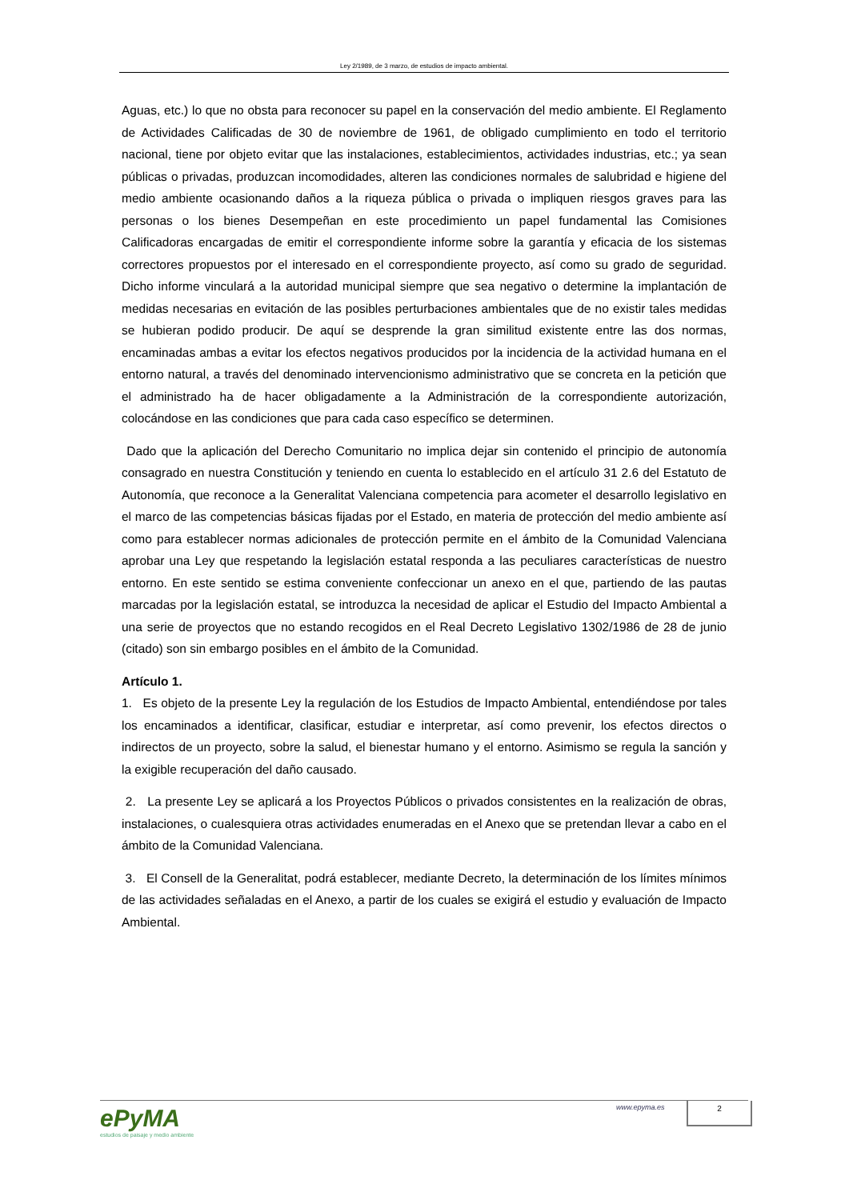Ley 2/1989, de 3 marzo, de estudios de impacto ambiental.
Aguas, etc.) lo que no obsta para reconocer su papel en la conservación del medio ambiente. El Reglamento de Actividades Calificadas de 30 de noviembre de 1961, de obligado cumplimiento en todo el territorio nacional, tiene por objeto evitar que las instalaciones, establecimientos, actividades industrias, etc.; ya sean públicas o privadas, produzcan incomodidades, alteren las condiciones normales de salubridad e higiene del medio ambiente ocasionando daños a la riqueza pública o privada o impliquen riesgos graves para las personas o los bienes Desempeñan en este procedimiento un papel fundamental las Comisiones Calificadoras encargadas de emitir el correspondiente informe sobre la garantía y eficacia de los sistemas correctores propuestos por el interesado en el correspondiente proyecto, así como su grado de seguridad. Dicho informe vinculará a la autoridad municipal siempre que sea negativo o determine la implantación de medidas necesarias en evitación de las posibles perturbaciones ambientales que de no existir tales medidas se hubieran podido producir. De aquí se desprende la gran similitud existente entre las dos normas, encaminadas ambas a evitar los efectos negativos producidos por la incidencia de la actividad humana en el entorno natural, a través del denominado intervencionismo administrativo que se concreta en la petición que el administrado ha de hacer obligadamente a la Administración de la correspondiente autorización, colocándose en las condiciones que para cada caso específico se determinen.
Dado que la aplicación del Derecho Comunitario no implica dejar sin contenido el principio de autonomía consagrado en nuestra Constitución y teniendo en cuenta lo establecido en el artículo 31 2.6 del Estatuto de Autonomía, que reconoce a la Generalitat Valenciana competencia para acometer el desarrollo legislativo en el marco de las competencias básicas fijadas por el Estado, en materia de protección del medio ambiente así como para establecer normas adicionales de protección permite en el ámbito de la Comunidad Valenciana aprobar una Ley que respetando la legislación estatal responda a las peculiares características de nuestro entorno. En este sentido se estima conveniente confeccionar un anexo en el que, partiendo de las pautas marcadas por la legislación estatal, se introduzca la necesidad de aplicar el Estudio del Impacto Ambiental a una serie de proyectos que no estando recogidos en el Real Decreto Legislativo 1302/1986 de 28 de junio (citado) son sin embargo posibles en el ámbito de la Comunidad.
Artículo 1.
1. Es objeto de la presente Ley la regulación de los Estudios de Impacto Ambiental, entendiéndose por tales los encaminados a identificar, clasificar, estudiar e interpretar, así como prevenir, los efectos directos o indirectos de un proyecto, sobre la salud, el bienestar humano y el entorno. Asimismo se regula la sanción y la exigible recuperación del daño causado.
2. La presente Ley se aplicará a los Proyectos Públicos o privados consistentes en la realización de obras, instalaciones, o cualesquiera otras actividades enumeradas en el Anexo que se pretendan llevar a cabo en el ámbito de la Comunidad Valenciana.
3. El Consell de la Generalitat, podrá establecer, mediante Decreto, la determinación de los límites mínimos de las actividades señaladas en el Anexo, a partir de los cuales se exigirá el estudio y evaluación de Impacto Ambiental.
ePyMA
estudios de paisaje y medio ambiente
www.epyma.es 2